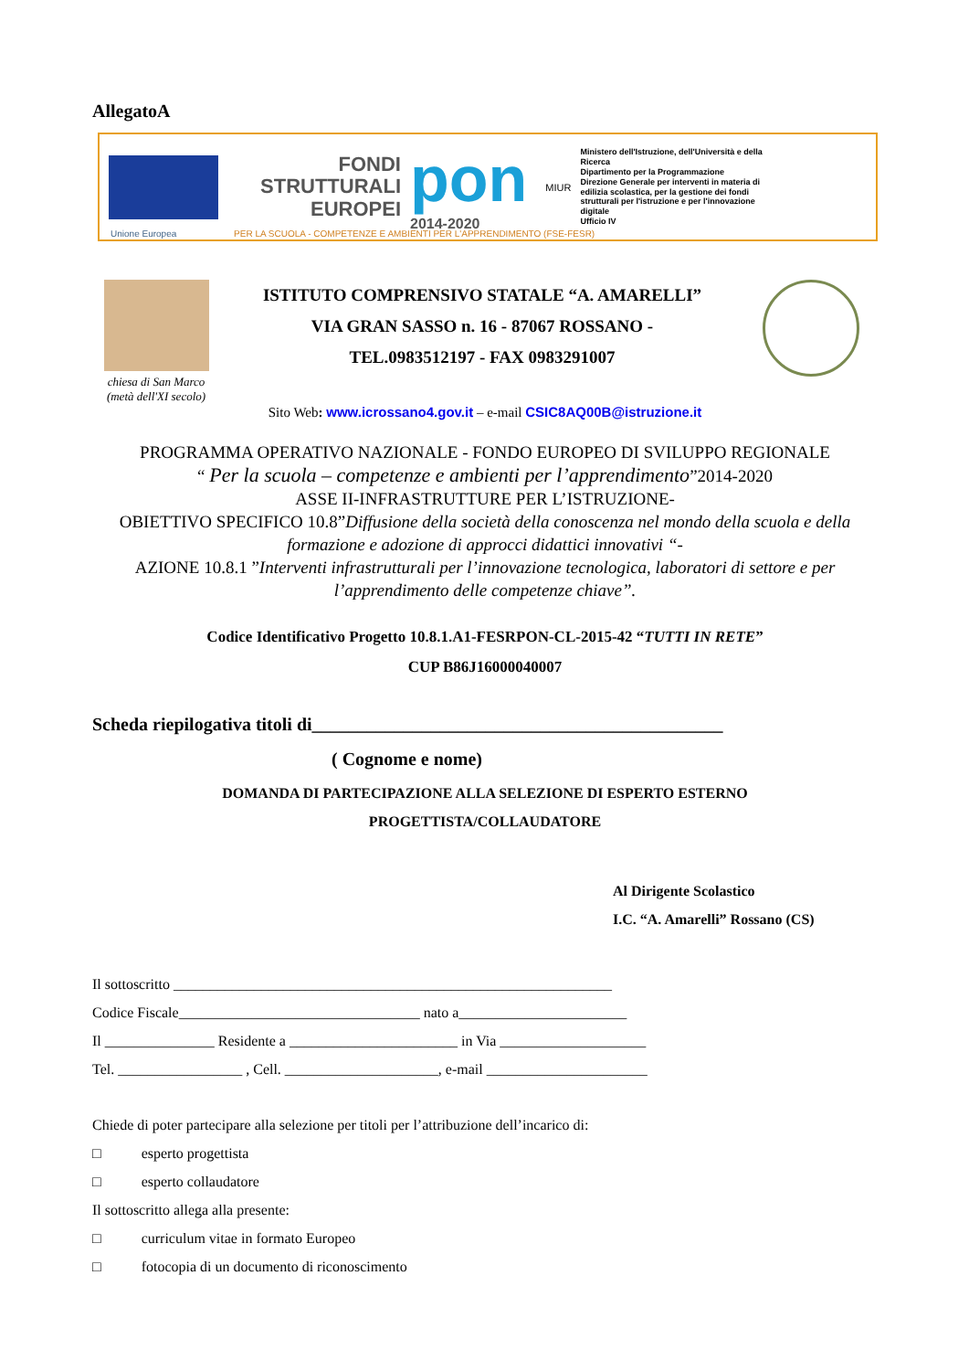AllegatoA
FONDI
STRUTTURALI
EUROPEI
pon
2014-2020
MIUR
Ministero dell'Istruzione, dell'Università e della Ricerca
Dipartimento per la Programmazione
Direzione Generale per interventi in materia di edilizia scolastica, per la gestione dei fondi strutturali per l'istruzione e per l'innovazione digitale
Ufficio IV
Unione Europea PER LA SCUOLA - COMPETENZE E AMBIENTI PER L'APPRENDIMENTO (FSE-FESR)
chiesa di San Marco
(metà dell'XI secolo)
ISTITUTO COMPRENSIVO STATALE “A. AMARELLI”
VIA GRAN SASSO n. 16 - 87067 ROSSANO -
TEL.0983512197 - FAX 0983291007
Sito Web: www.icrossano4.gov.it – e-mail CSIC8AQ00B@istruzione.it
PROGRAMMA OPERATIVO NAZIONALE - FONDO EUROPEO DI SVILUPPO REGIONALE
“ Per la scuola – competenze e ambienti per l’apprendimento”2014-2020
ASSE II-INFRASTRUTTURE PER L’ISTRUZIONE-
OBIETTIVO SPECIFICO 10.8”Diffusione della società della conoscenza nel mondo della scuola e della formazione e adozione di approcci didattici innovativi “-
AZIONE 10.8.1 ”Interventi infrastrutturali per l’innovazione tecnologica, laboratori di settore e per l’apprendimento delle competenze chiave”.
Codice Identificativo Progetto 10.8.1.A1-FESRPON-CL-2015-42 “TUTTI IN RETE”
CUP B86J16000040007
Scheda riepilogativa titoli di_____________________________________________
( Cognome e nome)
DOMANDA DI PARTECIPAZIONE ALLA SELEZIONE DI ESPERTO ESTERNO
PROGETTISTA/COLLAUDATORE
Al Dirigente Scolastico
I.C. “A. Amarelli” Rossano (CS)
Il sottoscritto ____________________________________________________________
Codice Fiscale_________________________________ nato a_______________________
Il _______________ Residente a _______________________ in Via ____________________
Tel. _________________ , Cell. _____________________, e-mail ______________________
Chiede di poter partecipare alla selezione per titoli per l’attribuzione dell’incarico di:
□ esperto progettista
□ esperto collaudatore
Il sottoscritto allega alla presente:
□ curriculum vitae in formato Europeo
□ fotocopia di un documento di riconoscimento